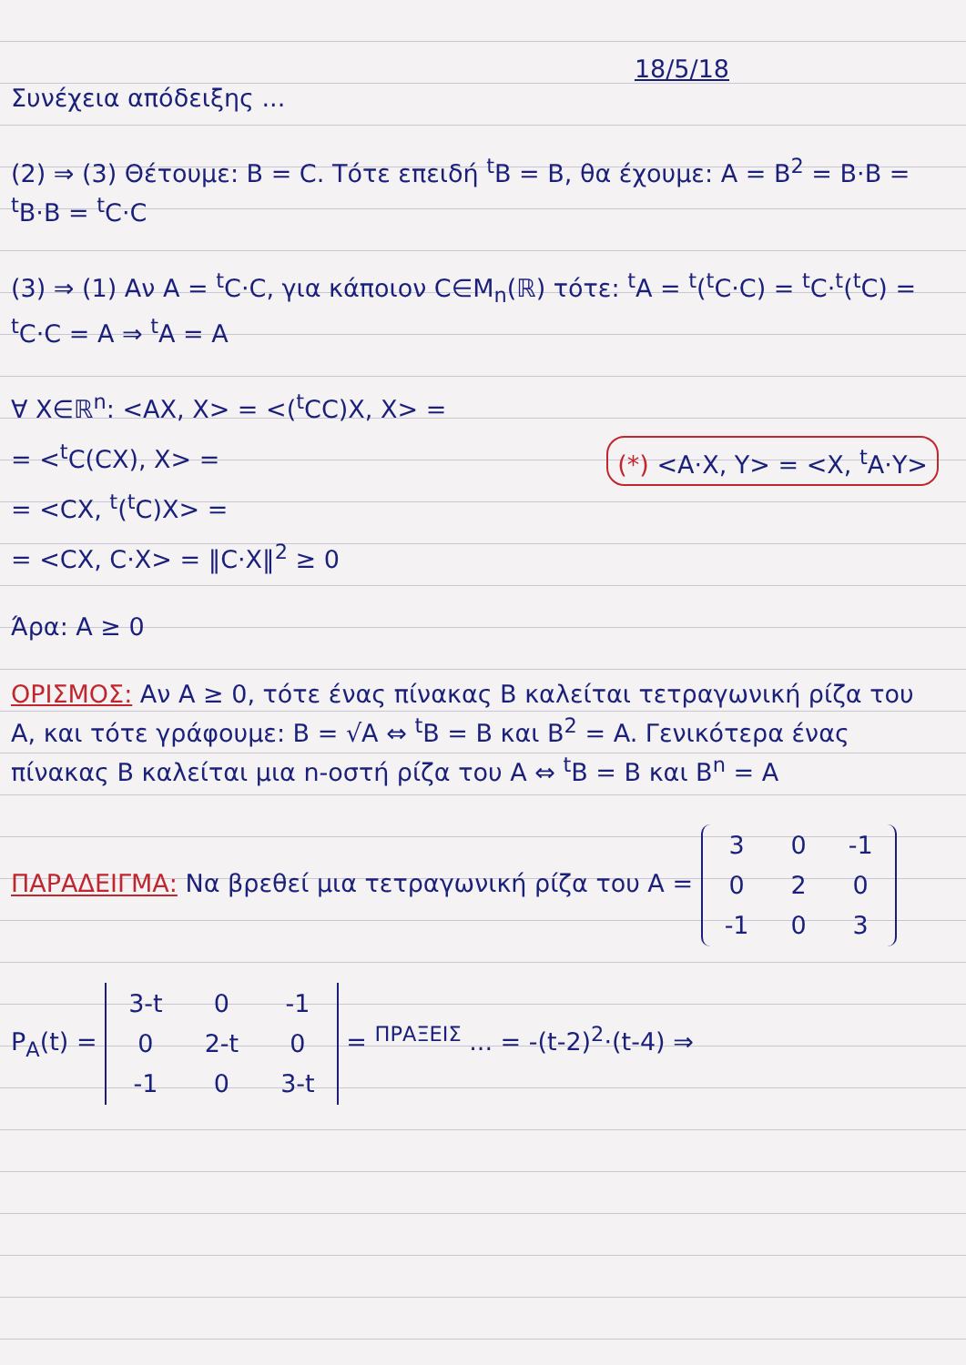18/5/18
Συνέχεια απόδειξης ...
(2) ⇒ (3) Θέτουμε: B = C. Τότε επειδή <sup>t</sup>B = B, θα έχουμε: A = B<sup>2</sup> = B·B = <sup>t</sup>B·B = <sup>t</sup>C·C
(3) ⇒ (1) Αν A = <sup>t</sup>C·C, για κάποιον C∈M<sub>n</sub>(ℝ) τότε: <sup>t</sup>A = <sup>t</sup>(<sup>t</sup>C·C) = <sup>t</sup>C·<sup>t</sup>(<sup>t</sup>C) = <sup>t</sup>C·C = A ⇒ <sup>t</sup>A = A
∀ X∈ℝ<sup>n</sup>: <AX, X> = <(<sup>t</sup>CC)X, X> =
= <<sup>t</sup>C(CX), X> = (*) <A·X, Y> = <X, <sup>t</sup>A·Y>
= <CX, <sup>t</sup>(<sup>t</sup>C)X> =
= <CX, C·X> = ‖C·X‖<sup>2</sup> ≥ 0
Άρα: A ≥ 0
ΟΡΙΣΜΟΣ: Αν A ≥ 0, τότε ένας πίνακας B καλείται τετραγωνική ρίζα του A, και τότε γράφουμε: B = √A ⇔ <sup>t</sup>B = B και B<sup>2</sup> = A. Γενικότερα ένας πίνακας B καλείται μια n-οστή ρίζα του A ⇔ <sup>t</sup>B = B και B<sup>n</sup> = A
ΠΑΡΑΔΕΙΓΜΑ: Να βρεθεί μια τετραγωνική ρίζα του A =
| 3 | 0 | -1 |
| 0 | 2 | 0 |
| -1 | 0 | 3 |
P<sub>A</sub>(t) =
| 3-t | 0 | -1 |
| 0 | 2-t | 0 |
| -1 | 0 | 3-t |
= <sup>ΠΡΑΞΕΙΣ</sup> ... = -(t-2)<sup>2</sup>·(t-4) ⇒